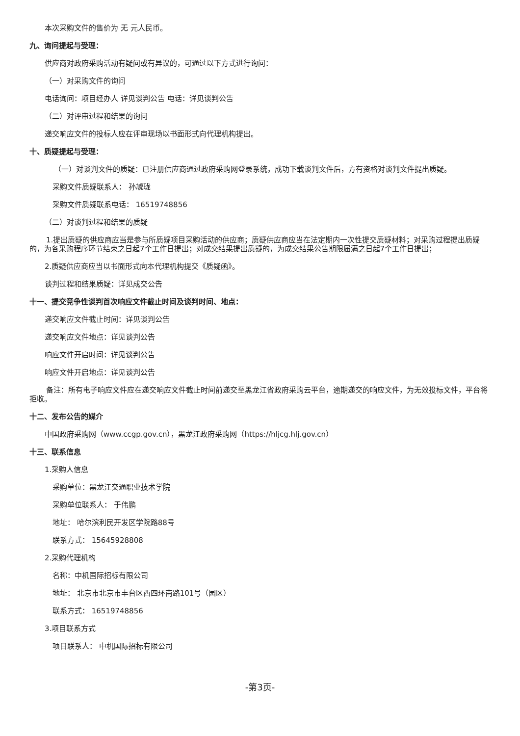本次采购文件的售价为 无 元人民币。
九、询问提起与受理：
供应商对政府采购活动有疑问或有异议的，可通过以下方式进行询问：
（一）对采购文件的询问
电话询问：项目经办人 详见谈判公告 电话：详见谈判公告
（二）对评审过程和结果的询问
递交响应文件的投标人应在评审现场以书面形式向代理机构提出。
十、质疑提起与受理：
（一）对谈判文件的质疑：已注册供应商通过政府采购网登录系统，成功下载谈判文件后，方有资格对谈判文件提出质疑。
采购文件质疑联系人： 孙虓珑
采购文件质疑联系电话： 16519748856
（二）对谈判过程和结果的质疑
1.提出质疑的供应商应当是参与所质疑项目采购活动的供应商；质疑供应商应当在法定期内一次性提交质疑材料；对采购过程提出质疑的，为各采购程序环节结束之日起7个工作日提出；对成交结果提出质疑的，为成交结果公告期限届满之日起7个工作日提出；
2.质疑供应商应当以书面形式向本代理机构提交《质疑函》。
谈判过程和结果质疑：详见成交公告
十一、提交竞争性谈判首次响应文件截止时间及谈判时间、地点：
递交响应文件截止时间：详见谈判公告
递交响应文件地点：详见谈判公告
响应文件开启时间：详见谈判公告
响应文件开启地点：详见谈判公告
备注：所有电子响应文件应在递交响应文件截止时间前递交至黑龙江省政府采购云平台，逾期递交的响应文件，为无效投标文件，平台将拒收。
十二、发布公告的媒介
中国政府采购网（www.ccgp.gov.cn），黑龙江政府采购网（https://hljcg.hlj.gov.cn）
十三、联系信息
1.采购人信息
采购单位：黑龙江交通职业技术学院
采购单位联系人： 于伟鹏
地址： 哈尔滨利民开发区学院路88号
联系方式： 15645928808
2.采购代理机构
名称：中机国际招标有限公司
地址： 北京市北京市丰台区西四环南路101号（园区）
联系方式： 16519748856
3.项目联系方式
项目联系人： 中机国际招标有限公司
-第3页-